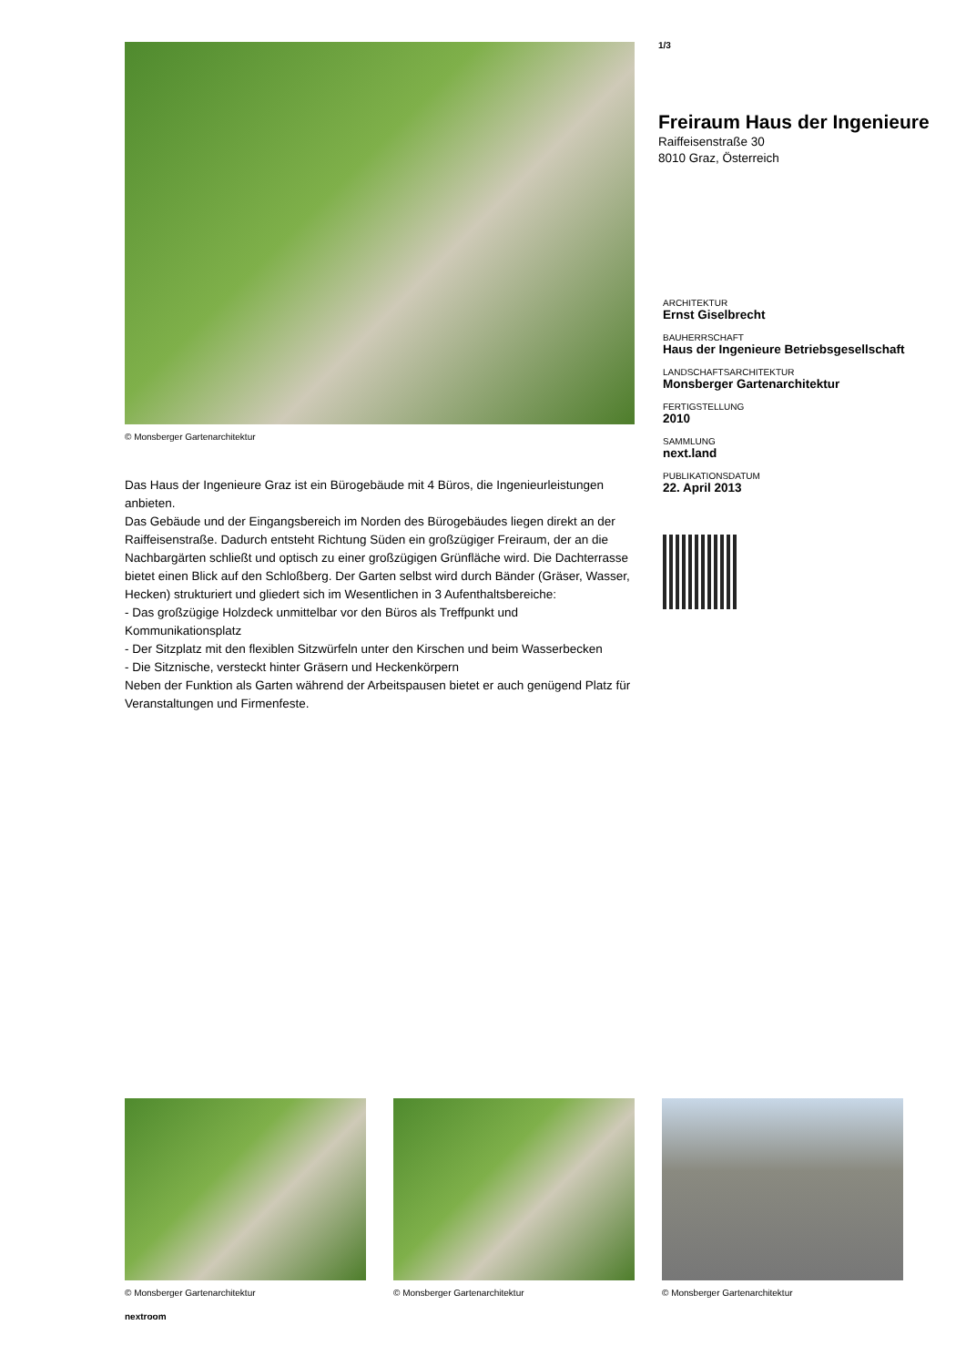© Monsberger Gartenarchitektur
Das Haus der Ingenieure Graz ist ein Bürogebäude mit 4 Büros, die Ingenieurleistungen anbieten.
Das Gebäude und der Eingangsbereich im Norden des Bürogebäudes liegen direkt an der Raiffeisenstraße. Dadurch entsteht Richtung Süden ein großzügiger Freiraum, der an die Nachbargärten schließt und optisch zu einer großzügigen Grünfläche wird. Die Dachterrasse bietet einen Blick auf den Schloßberg. Der Garten selbst wird durch Bänder (Gräser, Wasser, Hecken) strukturiert und gliedert sich im Wesentlichen in 3 Aufenthaltsbereiche:
- Das großzügige Holzdeck unmittelbar vor den Büros als Treffpunkt und Kommunikationsplatz
- Der Sitzplatz mit den flexiblen Sitzwürfeln unter den Kirschen und beim Wasserbecken
- Die Sitznische, versteckt hinter Gräsern und Heckenkörpern
Neben der Funktion als Garten während der Arbeitspausen bietet er auch genügend Platz für Veranstaltungen und Firmenfeste.
1/3
Freiraum Haus der Ingenieure
Raiffeisenstraße 30
8010 Graz, Österreich
ARCHITEKTUR
Ernst Giselbrecht
BAUHERRSCHAFT
Haus der Ingenieure Betriebsgesellschaft
LANDSCHAFTSARCHITEKTUR
Monsberger Gartenarchitektur
FERTIGSTELLUNG
2010
SAMMLUNG
next.land
PUBLIKATIONSDATUM
22. April 2013
© Monsberger Gartenarchitektur
© Monsberger Gartenarchitektur
© Monsberger Gartenarchitektur
nextroom